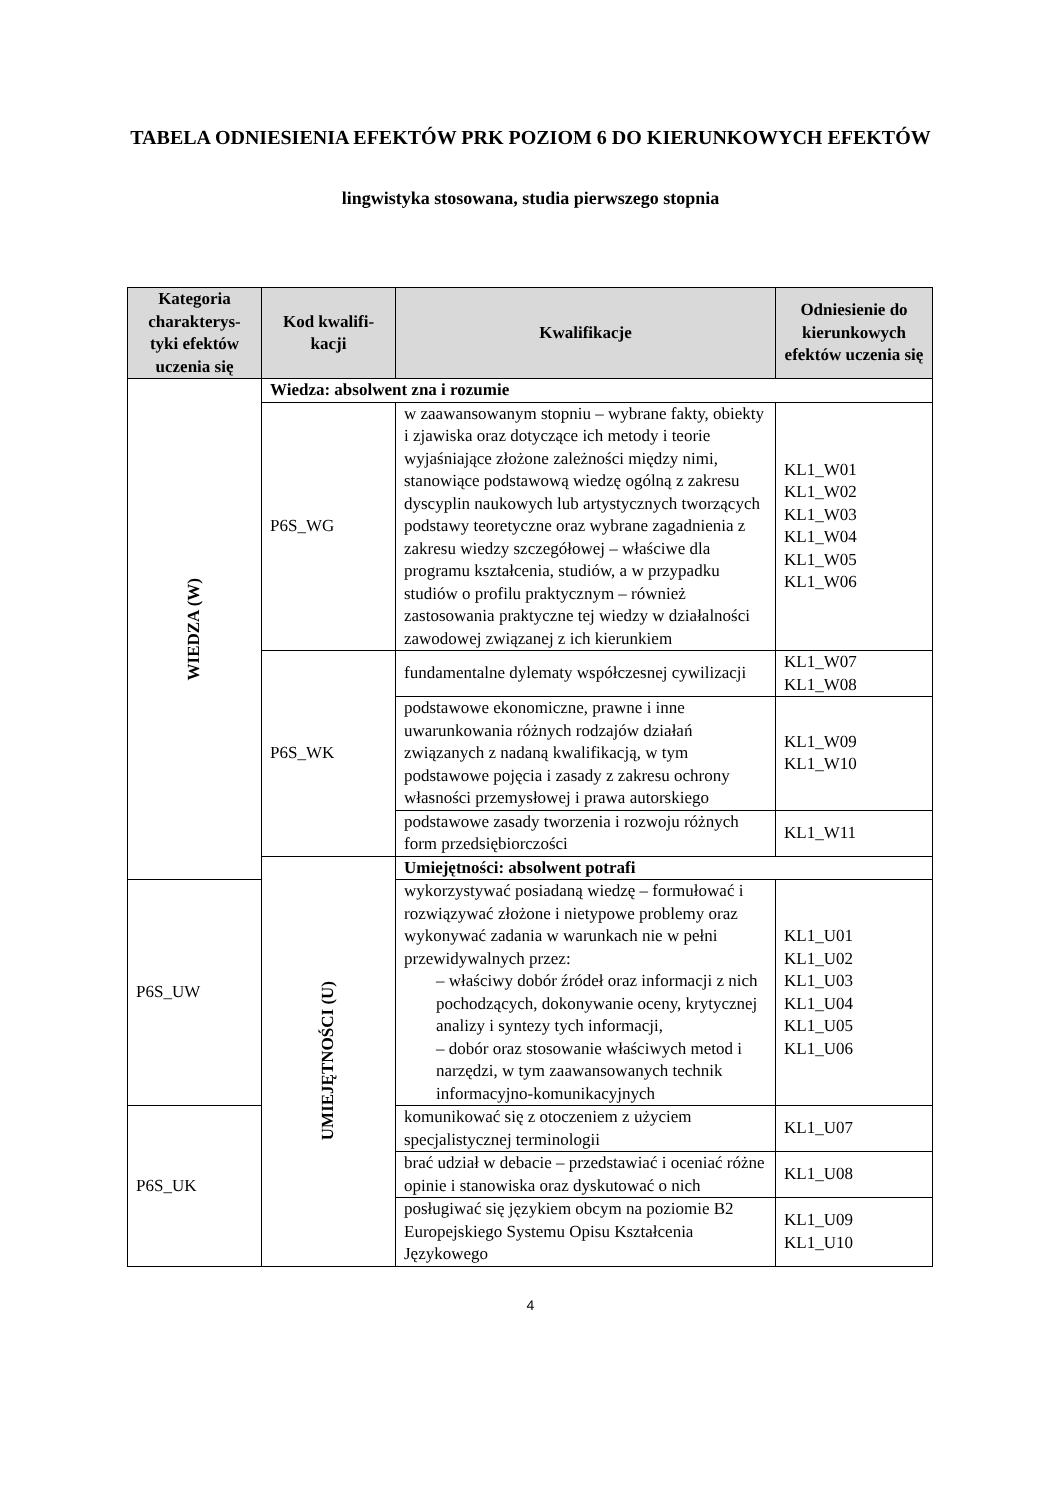TABELA ODNIESIENIA EFEKTÓW PRK POZIOM 6 DO KIERUNKOWYCH EFEKTÓW
lingwistyka stosowana, studia pierwszego stopnia
| Kategoria charakterys-tyki efektów uczenia się | Kod kwalifi-kacji | Kwalifikacje | Odniesienie do kierunkowych efektów uczenia się |
| --- | --- | --- | --- |
| WIEDZA (W) | Wiedza: absolwent zna i rozumie | | |
| | P6S_WG | w zaawansowanym stopniu – wybrane fakty, obiekty i zjawiska oraz dotyczące ich metody i teorie wyjaśniające złożone zależności między nimi, stanowiące podstawową wiedzę ogólną z zakresu dyscyplin naukowych lub artystycznych tworzących podstawy teoretyczne oraz wybrane zagadnienia z zakresu wiedzy szczegółowej – właściwe dla programu kształcenia, studiów, a w przypadku studiów o profilu praktycznym – również zastosowania praktyczne tej wiedzy w działalności zawodowej związanej z ich kierunkiem | KL1_W01 KL1_W02 KL1_W03 KL1_W04 KL1_W05 KL1_W06 |
| | P6S_WK | fundamentalne dylematy współczesnej cywilizacji | KL1_W07 KL1_W08 |
| | | podstawowe ekonomiczne, prawne i inne uwarunkowania różnych rodzajów działań związanych z nadaną kwalifikacją, w tym podstawowe pojęcia i zasady z zakresu ochrony własności przemysłowej i prawa autorskiego | KL1_W09 KL1_W10 |
| | | podstawowe zasady tworzenia i rozwoju różnych form przedsiębiorczości | KL1_W11 |
| | UMIEJĘTNOŚCI (U) | Umiejętności: absolwent potrafi | |
| P6S_UW | | wykorzystywać posiadaną wiedzę – formułować i rozwiązywać złożone i nietypowe problemy oraz wykonywać zadania w warunkach nie w pełni przewidywalnych przez: – właściwy dobór źródeł oraz informacji z nich pochodzących, dokonywanie oceny, krytycznej analizy i syntezy tych informacji, – dobór oraz stosowanie właściwych metod i narzędzi, w tym zaawansowanych technik informacyjno-komunikacyjnych | KL1_U01 KL1_U02 KL1_U03 KL1_U04 KL1_U05 KL1_U06 |
| P6S_UK | | komunikować się z otoczeniem z użyciem specjalistycznej terminologii | KL1_U07 |
| | | brać udział w debacie – przedstawiać i oceniać różne opinie i stanowiska oraz dyskutować o nich | KL1_U08 |
| | | posługiwać się językiem obcym na poziomie B2 Europejskiego Systemu Opisu Kształcenia Językowego | KL1_U09 KL1_U10 |
4